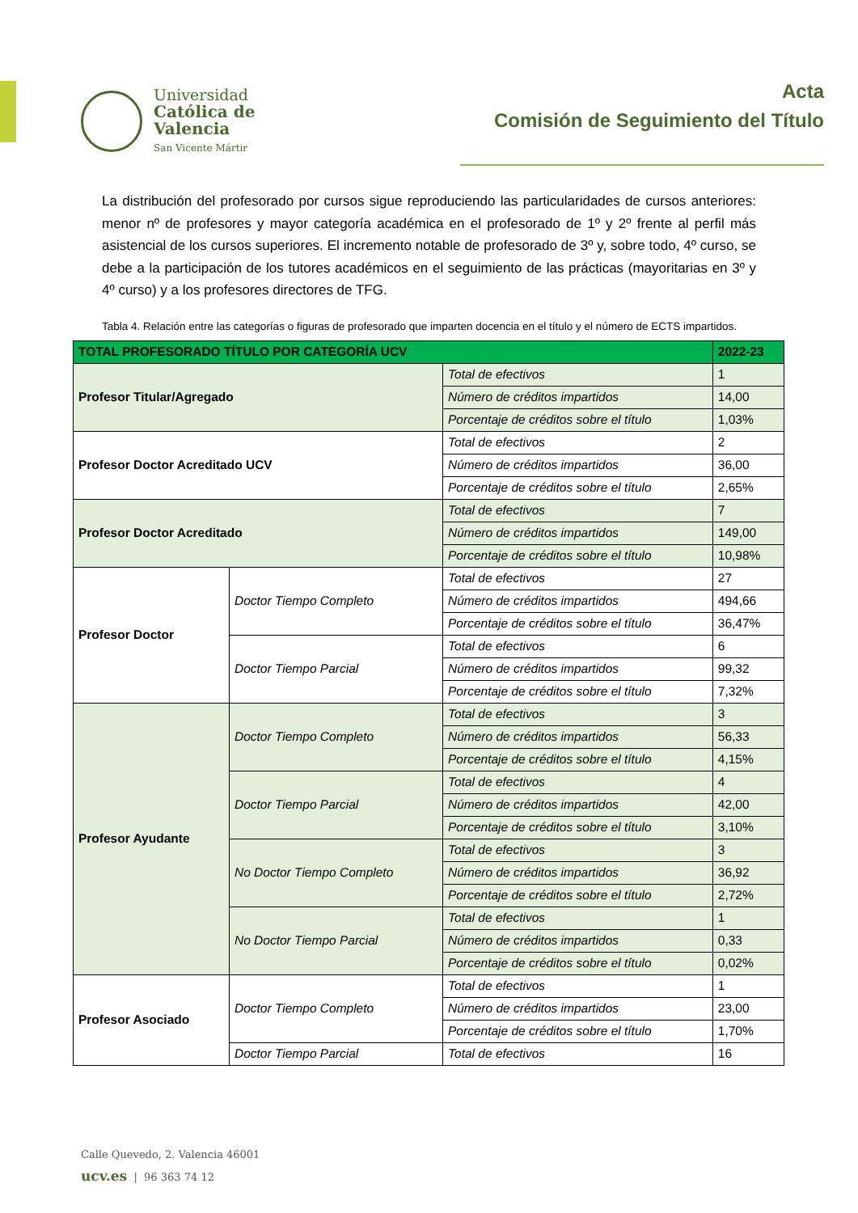Universidad
Católica de
Valencia
San Vicente Mártir
Acta
Comisión de Seguimiento del Título
La distribución del profesorado por cursos sigue reproduciendo las particularidades de cursos anteriores: menor nº de profesores y mayor categoría académica en el profesorado de 1º y 2º frente al perfil más asistencial de los cursos superiores. El incremento notable de profesorado de 3º y, sobre todo, 4º curso, se debe a la participación de los tutores académicos en el seguimiento de las prácticas (mayoritarias en 3º y 4º curso) y a los profesores directores de TFG.
Tabla 4. Relación entre las categorías o figuras de profesorado que imparten docencia en el título y el número de ECTS impartidos.
| TOTAL PROFESORADO TÍTULO POR CATEGORÍA UCV | | | 2022-23 |
| --- | --- | --- | --- |
| Profesor Titular/Agregado | | Total de efectivos | 1 |
| | | Número de créditos impartidos | 14,00 |
| | | Porcentaje de créditos sobre el título | 1,03% |
| Profesor Doctor Acreditado UCV | | Total de efectivos | 2 |
| | | Número de créditos impartidos | 36,00 |
| | | Porcentaje de créditos sobre el título | 2,65% |
| Profesor Doctor Acreditado | | Total de efectivos | 7 |
| | | Número de créditos impartidos | 149,00 |
| | | Porcentaje de créditos sobre el título | 10,98% |
| Profesor Doctor | Doctor Tiempo Completo | Total de efectivos | 27 |
| | | Número de créditos impartidos | 494,66 |
| | | Porcentaje de créditos sobre el título | 36,47% |
| | Doctor Tiempo Parcial | Total de efectivos | 6 |
| | | Número de créditos impartidos | 99,32 |
| | | Porcentaje de créditos sobre el título | 7,32% |
| Profesor Ayudante | Doctor Tiempo Completo | Total de efectivos | 3 |
| | | Número de créditos impartidos | 56,33 |
| | | Porcentaje de créditos sobre el título | 4,15% |
| | Doctor Tiempo Parcial | Total de efectivos | 4 |
| | | Número de créditos impartidos | 42,00 |
| | | Porcentaje de créditos sobre el título | 3,10% |
| | No Doctor Tiempo Completo | Total de efectivos | 3 |
| | | Número de créditos impartidos | 36,92 |
| | | Porcentaje de créditos sobre el título | 2,72% |
| | No Doctor Tiempo Parcial | Total de efectivos | 1 |
| | | Número de créditos impartidos | 0,33 |
| | | Porcentaje de créditos sobre el título | 0,02% |
| Profesor Asociado | Doctor Tiempo Completo | Total de efectivos | 1 |
| | | Número de créditos impartidos | 23,00 |
| | | Porcentaje de créditos sobre el título | 1,70% |
| | Doctor Tiempo Parcial | Total de efectivos | 16 |
Calle Quevedo, 2. Valencia 46001
ucv.es | 96 363 74 12